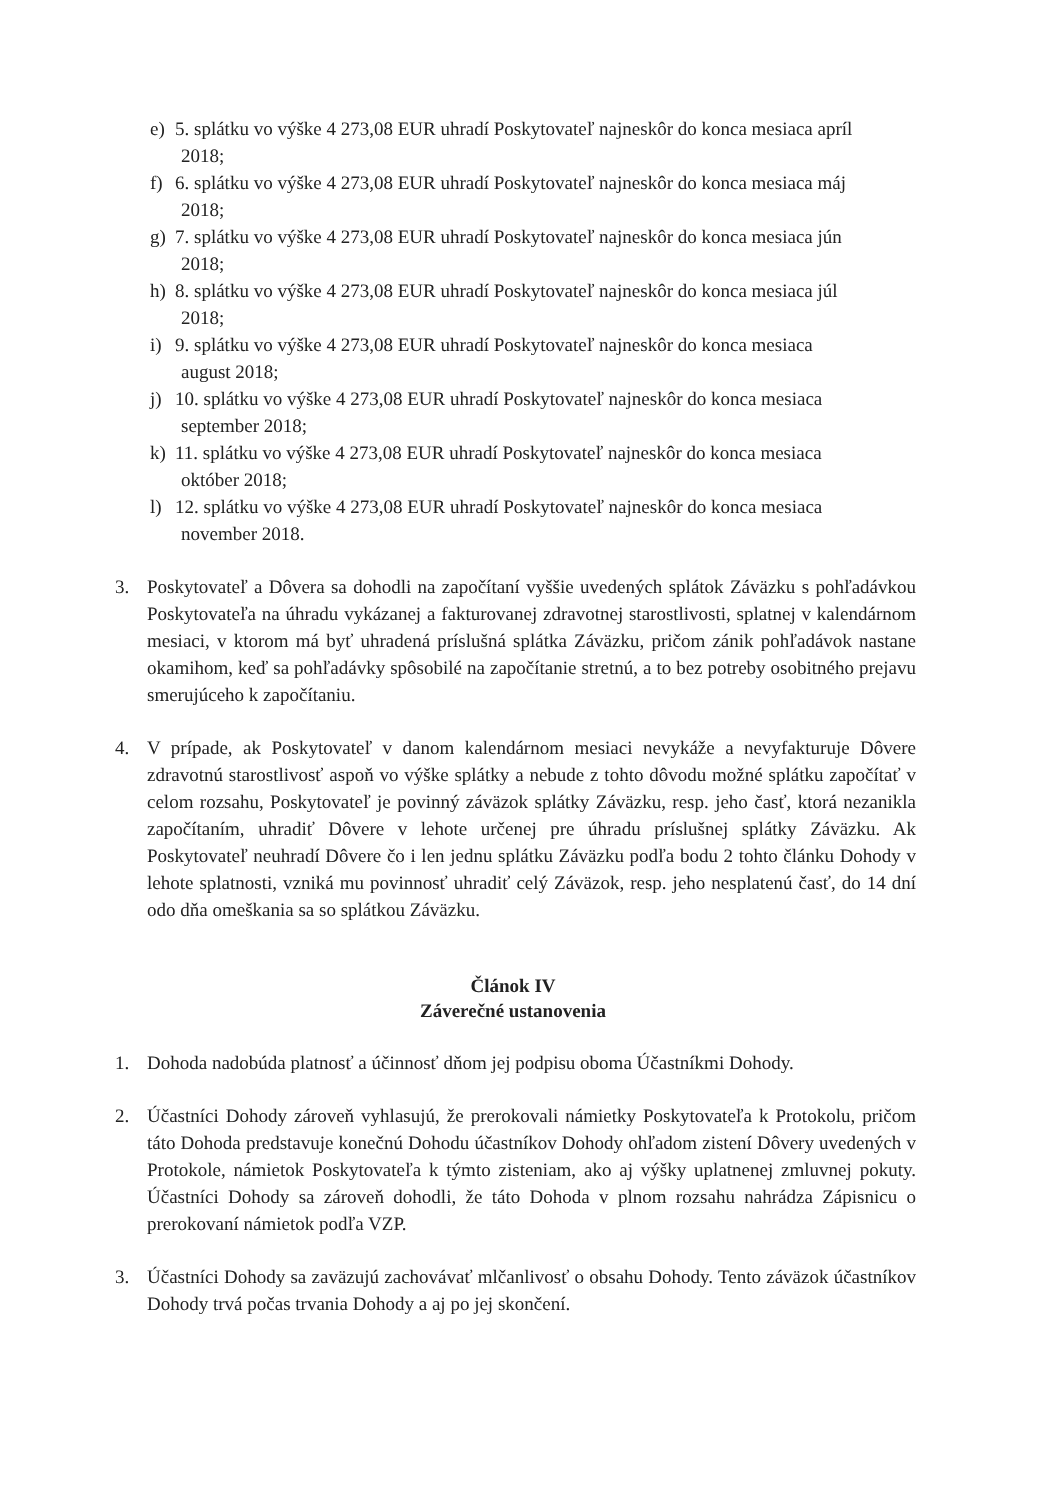e) 5. splátku vo výške 4 273,08 EUR uhradí Poskytovateľ najneskôr do konca mesiaca apríl
2018;
f) 6. splátku vo výške 4 273,08 EUR uhradí Poskytovateľ najneskôr do konca mesiaca máj
2018;
g) 7. splátku vo výške 4 273,08 EUR uhradí Poskytovateľ najneskôr do konca mesiaca jún
2018;
h) 8. splátku vo výške 4 273,08 EUR uhradí Poskytovateľ najneskôr do konca mesiaca júl
2018;
i) 9. splátku vo výške 4 273,08 EUR uhradí Poskytovateľ najneskôr do konca mesiaca
august 2018;
j) 10. splátku vo výške 4 273,08 EUR uhradí Poskytovateľ najneskôr do konca mesiaca
september 2018;
k) 11. splátku vo výške 4 273,08 EUR uhradí Poskytovateľ najneskôr do konca mesiaca
október 2018;
l) 12. splátku vo výške 4 273,08 EUR uhradí Poskytovateľ najneskôr do konca mesiaca
november 2018.
3. Poskytovateľ a Dôvera sa dohodli na započítaní vyššie uvedených splátok Záväzku s pohľadávkou Poskytovateľa na úhradu vykázanej a fakturovanej zdravotnej starostlivosti, splatnej v kalendárnom mesiaci, v ktorom má byť uhradená príslušná splátka Záväzku, pričom zánik pohľadávok nastane okamihom, keď sa pohľadávky spôsobilé na započítanie stretnú, a to bez potreby osobitného prejavu smerujúceho k započítaniu.
4. V prípade, ak Poskytovateľ v danom kalendárnom mesiaci nevykáže a nevyfakturuje Dôvere zdravotnú starostlivosť aspoň vo výške splátky a nebude z tohto dôvodu možné splátku započítať v celom rozsahu, Poskytovateľ je povinný záväzok splátky Záväzku, resp. jeho časť, ktorá nezanikla započítaním, uhradiť Dôvere v lehote určenej pre úhradu príslušnej splátky Záväzku. Ak Poskytovateľ neuhradí Dôvere čo i len jednu splátku Záväzku podľa bodu 2 tohto článku Dohody v lehote splatnosti, vzniká mu povinnosť uhradiť celý Záväzok, resp. jeho nesplatenú časť, do 14 dní odo dňa omeškania sa so splátkou Záväzku.
Článok IV
Záverečné ustanovenia
1. Dohoda nadobúda platnosť a účinnosť dňom jej podpisu oboma Účastníkmi Dohody.
2. Účastníci Dohody zároveň vyhlasujú, že prerokovali námietky Poskytovateľa k Protokolu, pričom táto Dohoda predstavuje konečnú Dohodu účastníkov Dohody ohľadom zistení Dôvery uvedených v Protokole, námietok Poskytovateľa k týmto zisteniam, ako aj výšky uplatnenej zmluvnej pokuty. Účastníci Dohody sa zároveň dohodli, že táto Dohoda v plnom rozsahu nahrádza Zápisnicu o prerokovaní námietok podľa VZP.
3. Účastníci Dohody sa zaväzujú zachovávať mlčanlivosť o obsahu Dohody. Tento záväzok účastníkov Dohody trvá počas trvania Dohody a aj po jej skončení.